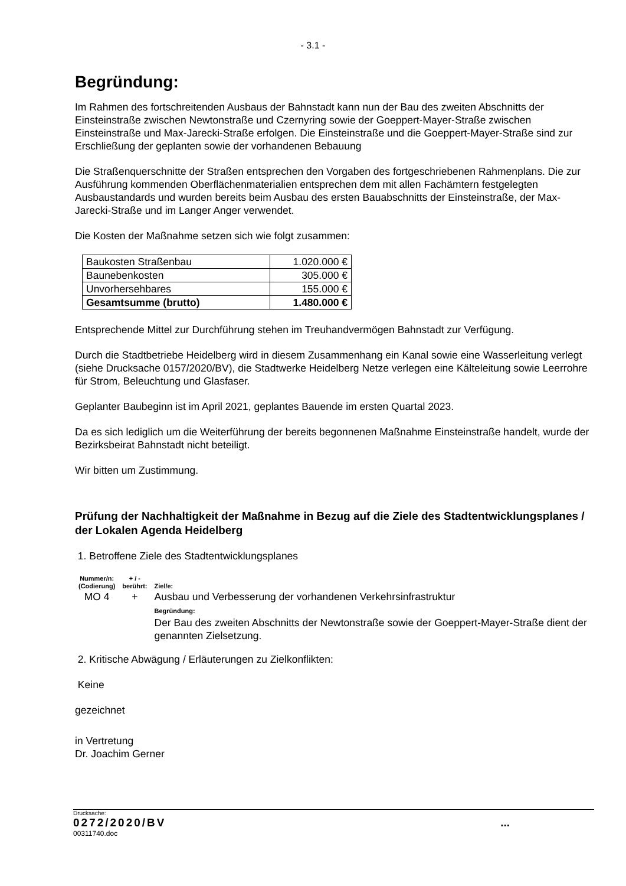- 3.1 -
Begründung:
Im Rahmen des fortschreitenden Ausbaus der Bahnstadt kann nun der Bau des zweiten Abschnitts der Einsteinstraße zwischen Newtonstraße und Czernyring sowie der Goeppert-Mayer-Straße zwischen Einsteinstraße und Max-Jarecki-Straße erfolgen. Die Einsteinstraße und die Goeppert-Mayer-Straße sind zur Erschließung der geplanten sowie der vorhandenen Bebauung
Die Straßenquerschnitte der Straßen entsprechen den Vorgaben des fortgeschriebenen Rahmenplans. Die zur Ausführung kommenden Oberflächenmaterialien entsprechen dem mit allen Fachämtern festgelegten Ausbaustandards und wurden bereits beim Ausbau des ersten Bauabschnitts der Einsteinstraße, der Max-Jarecki-Straße und im Langer Anger verwendet.
Die Kosten der Maßnahme setzen sich wie folgt zusammen:
| Baukosten Straßenbau | 1.020.000 € |
| Baunebenkosten | 305.000 € |
| Unvorhersehbares | 155.000 € |
| Gesamtsumme (brutto) | 1.480.000 € |
Entsprechende Mittel zur Durchführung stehen im Treuhandvermögen Bahnstadt zur Verfügung.
Durch die Stadtbetriebe Heidelberg wird in diesem Zusammenhang ein Kanal sowie eine Wasserleitung verlegt (siehe Drucksache 0157/2020/BV), die Stadtwerke Heidelberg Netze verlegen eine Kälteleitung sowie Leerrohre für Strom, Beleuchtung und Glasfaser.
Geplanter Baubeginn ist im April 2021, geplantes Bauende im ersten Quartal 2023.
Da es sich lediglich um die Weiterführung der bereits begonnenen Maßnahme Einsteinstraße handelt, wurde der Bezirksbeirat Bahnstadt nicht beteiligt.
Wir bitten um Zustimmung.
Prüfung der Nachhaltigkeit der Maßnahme in Bezug auf die Ziele des Stadtentwicklungsplanes / der Lokalen Agenda Heidelberg
1. Betroffene Ziele des Stadtentwicklungsplanes
| Nummer/n: (Codierung) | + / - berührt: | Ziel/e: |
| MO 4 | + | Ausbau und Verbesserung der vorhandenen Verkehrsinfrastruktur Begründung: Der Bau des zweiten Abschnitts der Newtonstraße sowie der Goeppert-Mayer-Straße dient der genannten Zielsetzung. |
2. Kritische Abwägung / Erläuterungen zu Zielkonflikten:
Keine
gezeichnet
in Vertretung
Dr. Joachim Gerner
Drucksache:
0272/2020/BV ...
00311740.doc